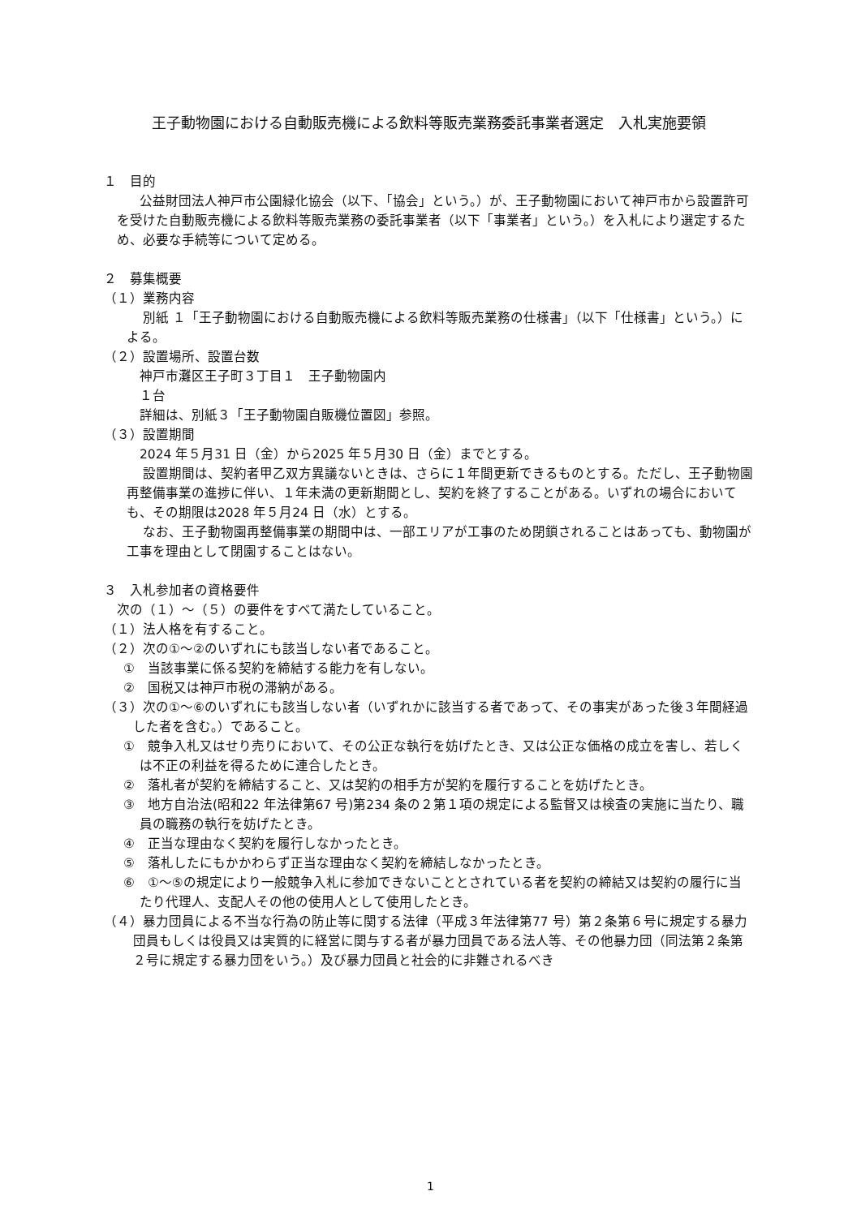王子動物園における自動販売機による飲料等販売業務委託事業者選定　入札実施要領
１　目的
公益財団法人神戸市公園緑化協会（以下、「協会」という。）が、王子動物園において神戸市から設置許可を受けた自動販売機による飲料等販売業務の委託事業者（以下「事業者」という。）を入札により選定するため、必要な手続等について定める。
２　募集概要
（１）業務内容
別紙 １「王子動物園における自動販売機による飲料等販売業務の仕様書」（以下「仕様書」という。）による。
（２）設置場所、設置台数
神戸市灘区王子町３丁目１　王子動物園内
１台
詳細は、別紙３「王子動物園自販機位置図」参照。
（３）設置期間
2024 年５月31 日（金）から2025 年５月30 日（金）までとする。
設置期間は、契約者甲乙双方異議ないときは、さらに１年間更新できるものとする。ただし、王子動物園再整備事業の進捗に伴い、１年未満の更新期間とし、契約を終了することがある。いずれの場合においても、その期限は2028 年５月24 日（水）とする。
なお、王子動物園再整備事業の期間中は、一部エリアが工事のため閉鎖されることはあっても、動物園が工事を理由として閉園することはない。
３　入札参加者の資格要件
次の（１）～（５）の要件をすべて満たしていること。
（１）法人格を有すること。
（２）次の①～②のいずれにも該当しない者であること。
①　当該事業に係る契約を締結する能力を有しない。
②　国税又は神戸市税の滞納がある。
（３）次の①～⑥のいずれにも該当しない者（いずれかに該当する者であって、その事実があった後３年間経過した者を含む。）であること。
①　競争入札又はせり売りにおいて、その公正な執行を妨げたとき、又は公正な価格の成立を害し、若しくは不正の利益を得るために連合したとき。
②　落札者が契約を締結すること、又は契約の相手方が契約を履行することを妨げたとき。
③　地方自治法(昭和22 年法律第67 号)第234 条の２第１項の規定による監督又は検査の実施に当たり、職員の職務の執行を妨げたとき。
④　正当な理由なく契約を履行しなかったとき。
⑤　落札したにもかかわらず正当な理由なく契約を締結しなかったとき。
⑥　①～⑤の規定により一般競争入札に参加できないこととされている者を契約の締結又は契約の履行に当たり代理人、支配人その他の使用人として使用したとき。
（４）暴力団員による不当な行為の防止等に関する法律（平成３年法律第77 号）第２条第６号に規定する暴力団員もしくは役員又は実質的に経営に関与する者が暴力団員である法人等、その他暴力団（同法第２条第２号に規定する暴力団をいう。）及び暴力団員と社会的に非難されるべき
1